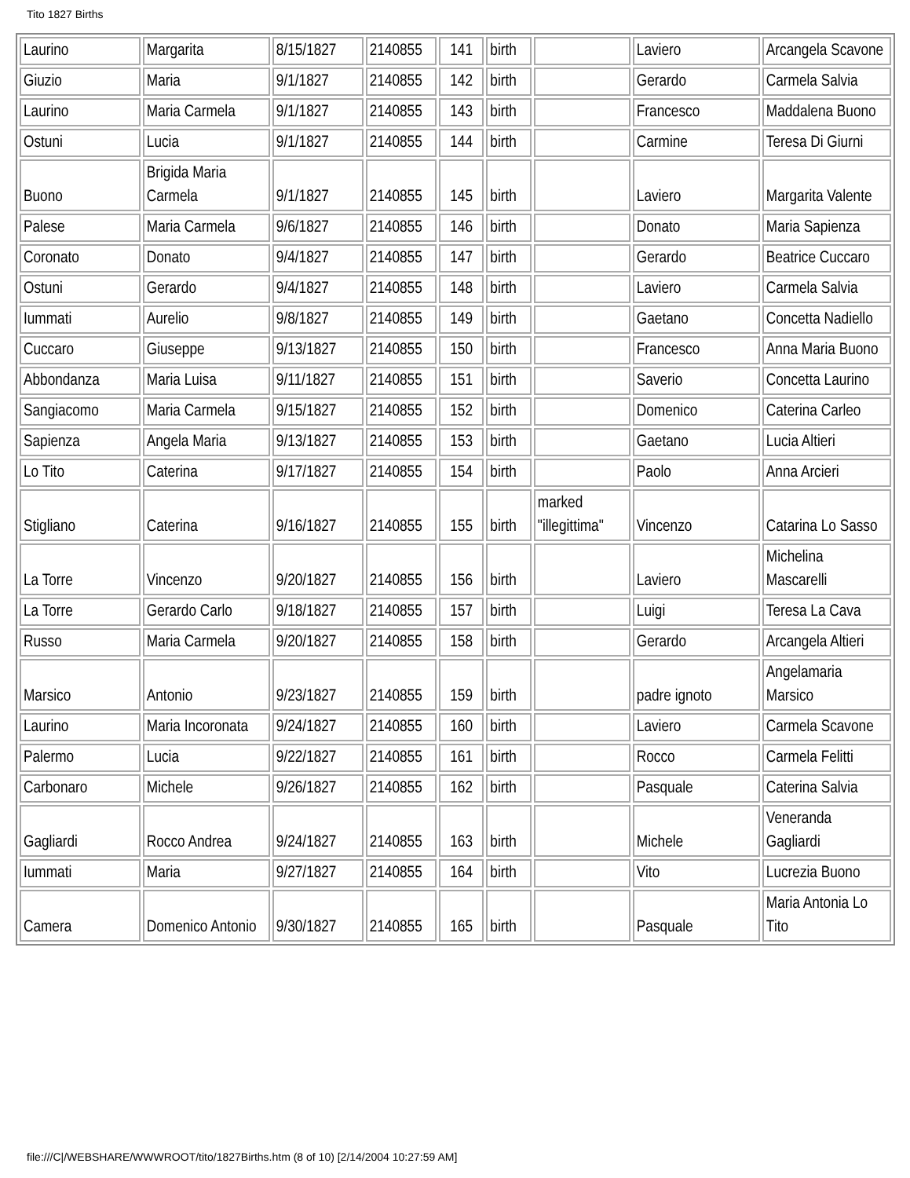Tito 1827 Births
| Laurino | Margarita | 8/15/1827 | 2140855 | 141 | birth | | Laviero | Arcangela Scavone |
| Giuzio | Maria | 9/1/1827 | 2140855 | 142 | birth | | Gerardo | Carmela Salvia |
| Laurino | Maria Carmela | 9/1/1827 | 2140855 | 143 | birth | | Francesco | Maddalena Buono |
| Ostuni | Lucia | 9/1/1827 | 2140855 | 144 | birth | | Carmine | Teresa Di Giurni |
| Buono | Brigida Maria Carmela | 9/1/1827 | 2140855 | 145 | birth | | Laviero | Margarita Valente |
| Palese | Maria Carmela | 9/6/1827 | 2140855 | 146 | birth | | Donato | Maria Sapienza |
| Coronato | Donato | 9/4/1827 | 2140855 | 147 | birth | | Gerardo | Beatrice Cuccaro |
| Ostuni | Gerardo | 9/4/1827 | 2140855 | 148 | birth | | Laviero | Carmela Salvia |
| Iummati | Aurelio | 9/8/1827 | 2140855 | 149 | birth | | Gaetano | Concetta Nadiello |
| Cuccaro | Giuseppe | 9/13/1827 | 2140855 | 150 | birth | | Francesco | Anna Maria Buono |
| Abbondanza | Maria Luisa | 9/11/1827 | 2140855 | 151 | birth | | Saverio | Concetta Laurino |
| Sangiacomo | Maria Carmela | 9/15/1827 | 2140855 | 152 | birth | | Domenico | Caterina Carleo |
| Sapienza | Angela Maria | 9/13/1827 | 2140855 | 153 | birth | | Gaetano | Lucia Altieri |
| Lo Tito | Caterina | 9/17/1827 | 2140855 | 154 | birth | | Paolo | Anna Arcieri |
| Stigliano | Caterina | 9/16/1827 | 2140855 | 155 | birth | marked "illegittima" | Vincenzo | Catarina Lo Sasso |
| La Torre | Vincenzo | 9/20/1827 | 2140855 | 156 | birth | | Laviero | Michelina Mascarelli |
| La Torre | Gerardo Carlo | 9/18/1827 | 2140855 | 157 | birth | | Luigi | Teresa La Cava |
| Russo | Maria Carmela | 9/20/1827 | 2140855 | 158 | birth | | Gerardo | Arcangela Altieri |
| Marsico | Antonio | 9/23/1827 | 2140855 | 159 | birth | | padre ignoto | Angelamaria Marsico |
| Laurino | Maria Incoronata | 9/24/1827 | 2140855 | 160 | birth | | Laviero | Carmela Scavone |
| Palermo | Lucia | 9/22/1827 | 2140855 | 161 | birth | | Rocco | Carmela Felitti |
| Carbonaro | Michele | 9/26/1827 | 2140855 | 162 | birth | | Pasquale | Caterina Salvia |
| Gagliardi | Rocco Andrea | 9/24/1827 | 2140855 | 163 | birth | | Michele | Veneranda Gagliardi |
| Iummati | Maria | 9/27/1827 | 2140855 | 164 | birth | | Vito | Lucrezia Buono |
| Camera | Domenico Antonio | 9/30/1827 | 2140855 | 165 | birth | | Pasquale | Maria Antonia Lo Tito |
file:///C|/WEBSHARE/WWWROOT/tito/1827Births.htm (8 of 10) [2/14/2004 10:27:59 AM]